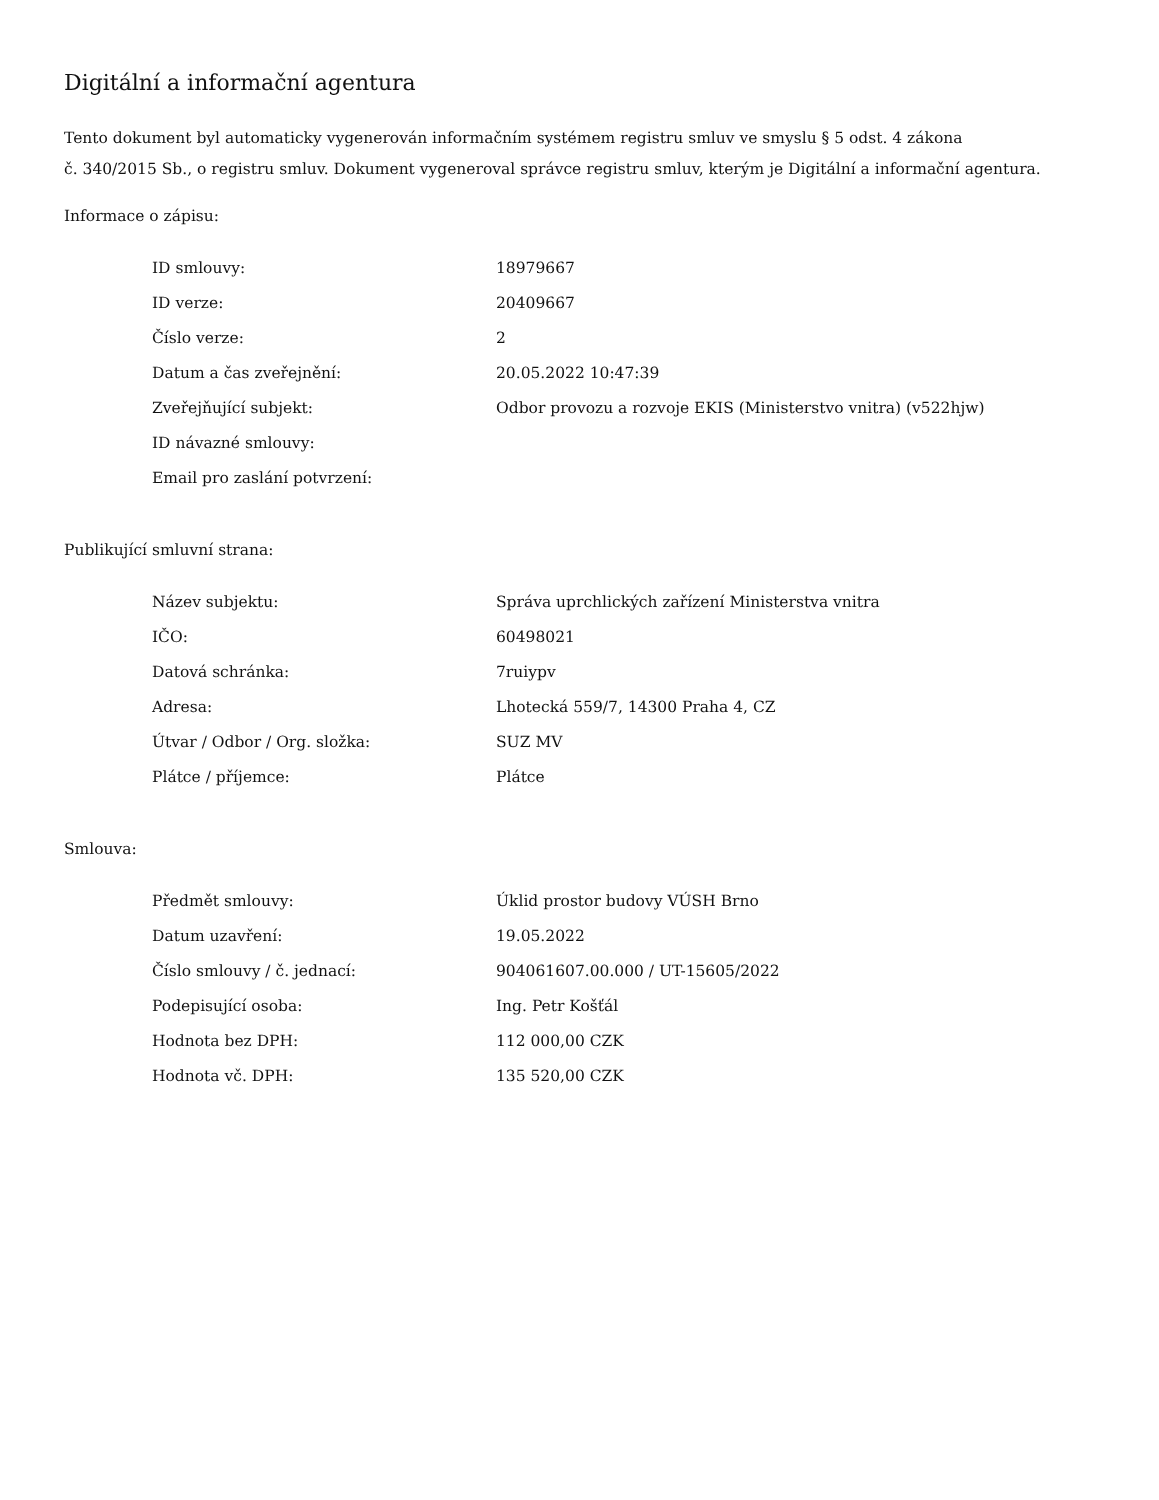Digitální a informační agentura
Tento dokument byl automaticky vygenerován informačním systémem registru smluv ve smyslu § 5 odst. 4 zákona
č. 340/2015 Sb., o registru smluv. Dokument vygeneroval správce registru smluv, kterým je Digitální a informační agentura.
Informace o zápisu:
| ID smlouvy: | 18979667 |
| ID verze: | 20409667 |
| Číslo verze: | 2 |
| Datum a čas zveřejnění: | 20.05.2022 10:47:39 |
| Zveřejňující subjekt: | Odbor provozu a rozvoje EKIS (Ministerstvo vnitra) (v522hjw) |
| ID návazné smlouvy: | |
| Email pro zaslání potvrzení: | |
Publikující smluvní strana:
| Název subjektu: | Správa uprchlických zařízení Ministerstva vnitra |
| IČO: | 60498021 |
| Datová schránka: | 7ruiypv |
| Adresa: | Lhotecká 559/7, 14300 Praha 4, CZ |
| Útvar / Odbor / Org. složka: | SUZ MV |
| Plátce / příjemce: | Plátce |
Smlouva:
| Předmět smlouvy: | Úklid prostor budovy VÚSH Brno |
| Datum uzavření: | 19.05.2022 |
| Číslo smlouvy / č. jednací: | 904061607.00.000 / UT-15605/2022 |
| Podepisující osoba: | Ing. Petr Košťál |
| Hodnota bez DPH: | 112 000,00 CZK |
| Hodnota vč. DPH: | 135 520,00 CZK |